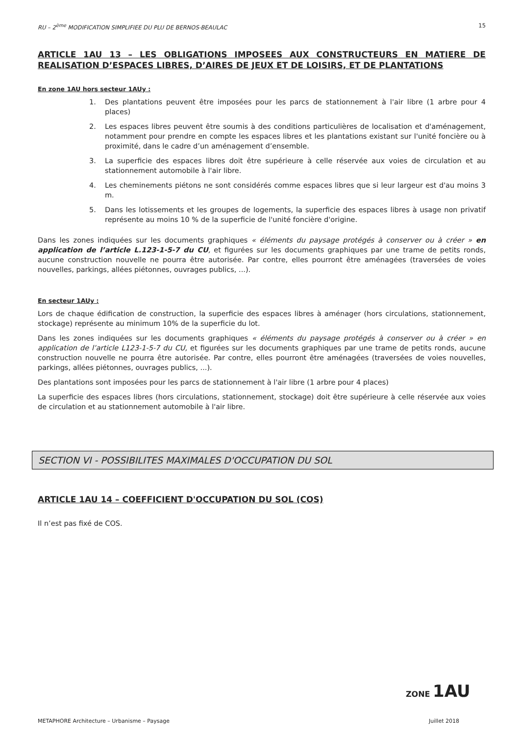RU – 2<sup>ème</sup> MODIFICATION SIMPLIFIEE DU PLU DE BERNOS-BEAULAC 15
ARTICLE 1AU 13 – LES OBLIGATIONS IMPOSEES AUX CONSTRUCTEURS EN MATIERE DE REALISATION D’ESPACES LIBRES, D’AIRES DE JEUX ET DE LOISIRS, ET DE PLANTATIONS
En zone 1AU hors secteur 1AUy :
1. Des plantations peuvent être imposées pour les parcs de stationnement à l'air libre (1 arbre pour 4 places)
2. Les espaces libres peuvent être soumis à des conditions particulières de localisation et d'aménagement, notamment pour prendre en compte les espaces libres et les plantations existant sur l'unité foncière ou à proximité, dans le cadre d’un aménagement d’ensemble.
3. La superficie des espaces libres doit être supérieure à celle réservée aux voies de circulation et au stationnement automobile à l'air libre.
4. Les cheminements piétons ne sont considérés comme espaces libres que si leur largeur est d'au moins 3 m.
5. Dans les lotissements et les groupes de logements, la superficie des espaces libres à usage non privatif représente au moins 10 % de la superficie de l'unité foncière d'origine.
Dans les zones indiquées sur les documents graphiques « éléments du paysage protégés à conserver ou à créer » en application de l’article L.123-1-5-7 du CU, et figurées sur les documents graphiques par une trame de petits ronds, aucune construction nouvelle ne pourra être autorisée. Par contre, elles pourront être aménagées (traversées de voies nouvelles, parkings, allées piétonnes, ouvrages publics, ...).
En secteur 1AUy :
Lors de chaque édification de construction, la superficie des espaces libres à aménager (hors circulations, stationnement, stockage) représente au minimum 10% de la superficie du lot.
Dans les zones indiquées sur les documents graphiques « éléments du paysage protégés à conserver ou à créer » en application de l’article L123-1-5-7 du CU, et figurées sur les documents graphiques par une trame de petits ronds, aucune construction nouvelle ne pourra être autorisée. Par contre, elles pourront être aménagées (traversées de voies nouvelles, parkings, allées piétonnes, ouvrages publics, ...).
Des plantations sont imposées pour les parcs de stationnement à l'air libre (1 arbre pour 4 places)
La superficie des espaces libres (hors circulations, stationnement, stockage) doit être supérieure à celle réservée aux voies de circulation et au stationnement automobile à l'air libre.
SECTION VI - POSSIBILITES MAXIMALES D'OCCUPATION DU SOL
ARTICLE 1AU 14 – COEFFICIENT D'OCCUPATION DU SOL (COS)
Il n’est pas fixé de COS.
ZONE 1AU
METAPHORE Architecture – Urbanisme – Paysage Juillet 2018